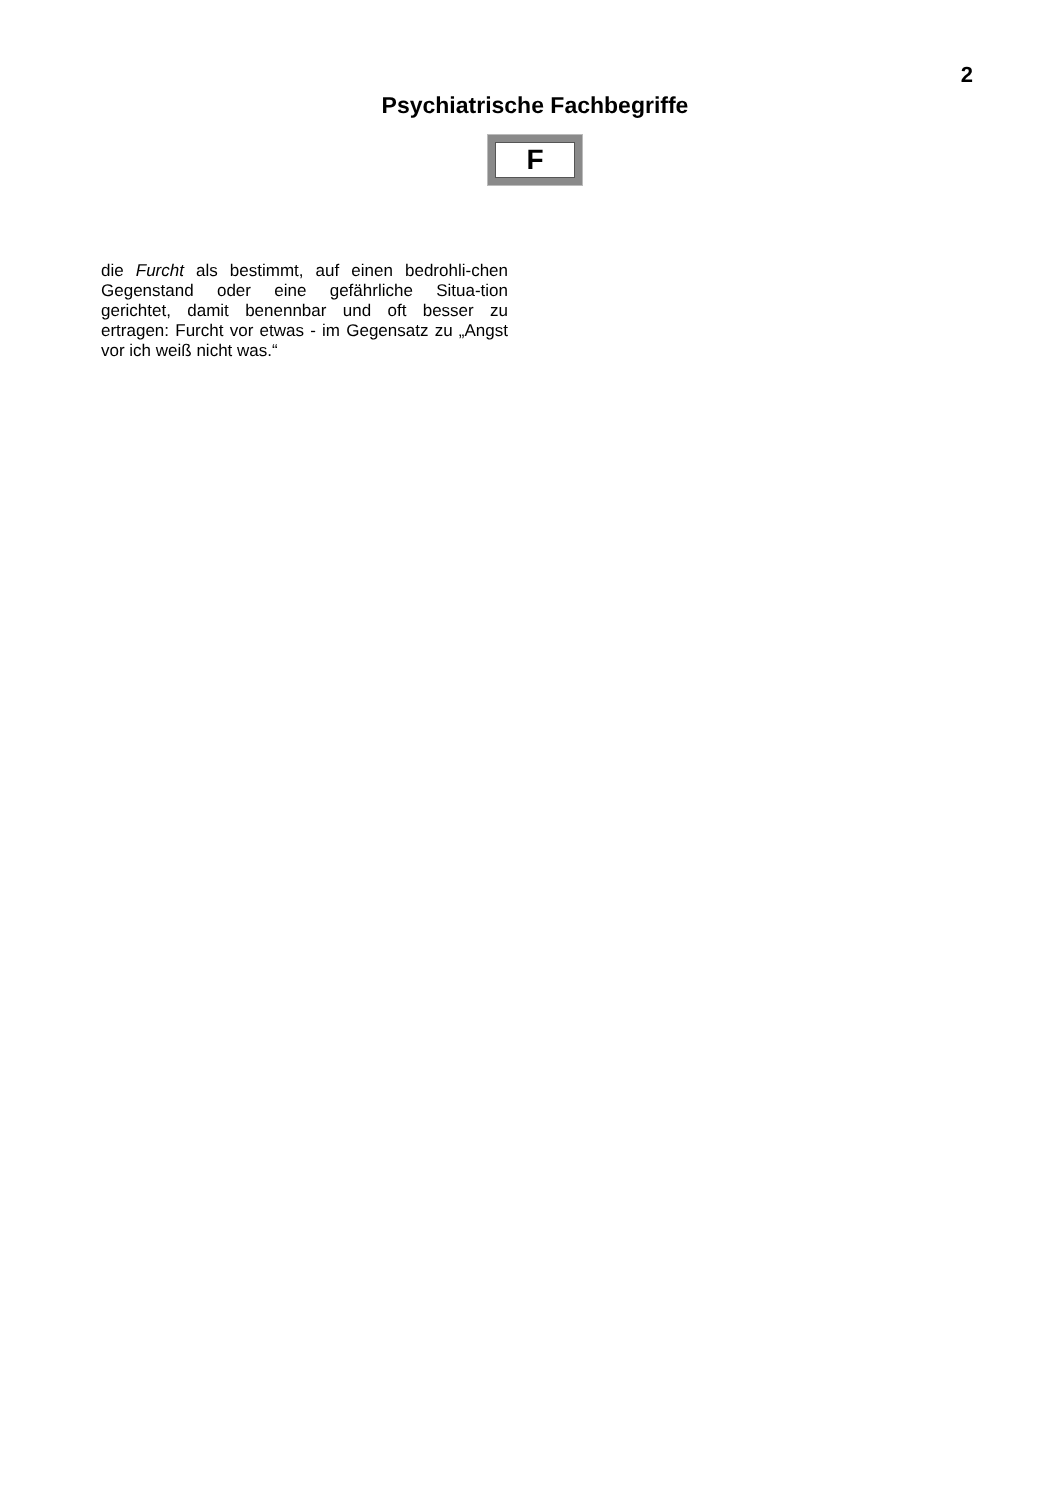2
Psychiatrische Fachbegriffe
F
die Furcht als bestimmt, auf einen bedrohli-chen Gegenstand oder eine gefährliche Situa-tion gerichtet, damit benennbar und oft besser zu ertragen: Furcht vor etwas - im Gegensatz zu „Angst vor ich weiß nicht was.“